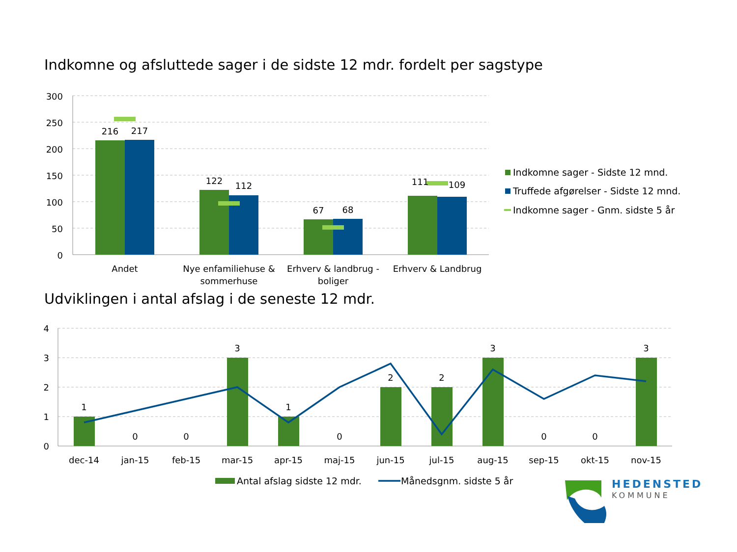Indkomne og afsluttede sager i de sidste 12 mdr. fordelt per sagstype
300
250
200
150
100
50
0
216
217
122
112
67
68
111
109
Andet
Nye enfamiliehuse &
sommerhuse
Erhverv & landbrug -
boliger
Erhverv & Landbrug
Indkomne sager - Sidste 12 mnd.
Truffede afgørelser - Sidste 12 mnd.
Indkomne sager - Gnm. sidste 5 år
Udviklingen i antal afslag i de seneste 12 mdr.
4
3
2
1
0
1
0
0
3
1
0
2
2
3
0
0
3
dec-14
jan-15
feb-15
mar-15
apr-15
maj-15
jun-15
jul-15
aug-15
sep-15
okt-15
nov-15
Antal afslag sidste 12 mdr.
Månedsgnm. sidste 5 år
HEDENSTED
KOMMUNE